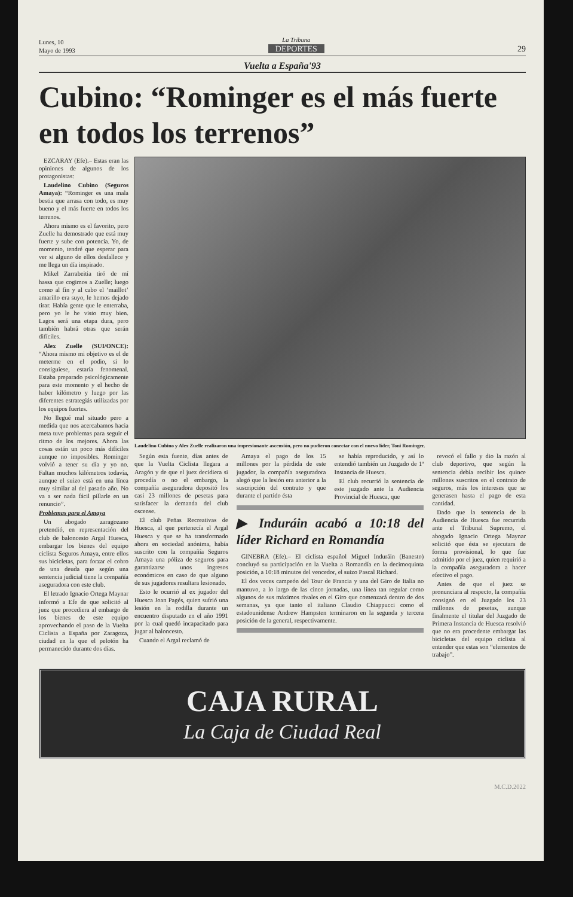Lunes, 10
Mayo de 1993
La Tribuna
DEPORTES
29
Vuelta a España'93
Cubino: “Rominger es el más fuerte en todos los terrenos”
EZCARAY (Efe).– Estas eran las opiniones de algunos de los protagonistas:
Laudelino Cubino (Seguros Amaya): “Rominger es una mala bestia que arrasa con todo, es muy bueno y el más fuerte en todos los terrenos.
Ahora mismo es el favorito, pero Zuelle ha demostrado que está muy fuerte y sube con potencia. Yo, de momento, tendré que esperar para ver si alguno de ellos desfallece y me llega un día inspirado.
Mikel Zarrabeitia tiró de mí hassa que cogimos a Zuelle; luego como al fin y al cabo el ‘maillot’ amarillo era suyo, le hemos dejado tirar. Había gente que le enterraba, pero yo le he visto muy bien. Lagos será una etapa dura, pero también habrá otras que serán difíciles.
Alex Zuelle (SUI/ONCE): “Ahora mismo mi objetivo es el de meterme en el podio, si lo consiguiese, estaría fenomenal. Estaba preparado psicológicamente para este momento y el hecho de haber kilómetro y luego por las diferentes estrategiás utilizadas por los equipos fuertes.
No llegué mal situado pero a medida que nos acercabamos hacia meta tuve problemas para seguir el ritmo de los mejores. Ahora las cosas están un poco más difíciles aunque no imposibles. Rominger volvió a tener su día y yo no. Faltan muchos kilómetros todavía, aunque el suizo está en una línea muy similar al del pasado año. No va a ser nada fácil pillarle en un renuncio”.
Problemas para el Amaya
Un abogado zaragozano pretendió, en representación del club de baloncesto Argal Huesca, embargar los bienes del equipo ciclista Seguros Amaya, entre ellos sus bicicletas, para forzar el cobro de una deuda que según una sentencia judicial tiene la compañía aseguradora con este club.
El letrado Ignacio Ortega Maynar informó a Efe de que solicitó al juez que procediera al embargo de los bienes de este equipo aprovechando el paso de la Vuelta Ciclista a España por Zaragoza, ciudad en la que el pelotón ha permanecido durante dos días.
Laudelino Cubino y Alex Zuelle realizaron una impresionante ascensión, pero no pudieron conectar con el nuevo líder, Toni Rominger.
Según esta fuente, días antes de que la Vuelta Ciclista llegara a Aragón y de que el juez decidiera si procedía o no el embargo, la compañía aseguradora depositó los casi 23 millones de pesetas para satisfacer la demanda del club oscense.
El club Peñas Recreativas de Huesca, al que pertenecía el Argal Huesca y que se ha transformado ahora en sociedad anónima, había suscrito con la compañía Seguros Amaya una póliza de seguros para garantizarse unos ingresos económicos en caso de que alguno de sus jugadores resultara lesionado.
Esto le ocurrió al ex jugador del Huesca Joan Pagés, quien sufrió una lesión en la rodilla durante un encuentro disputado en el año 1991 por la cual quedó incapacitado para jugar al baloncesto.
Cuando el Argal reclamó de
Amaya el pago de los 15 millones por la pérdida de este jugador, la compañía aseguradora alegó que la lesión era anterior a la suscripción del contrato y que durante el partido ésta
se había reproducido, y así lo entendió también un Juzgado de 1ª Instancia de Huesca.
El club recurrió la sentencia de este juzgado ante la Audiencia Provincial de Huesca, que
▶ Induráin acabó a 10:18 del líder Richard en Romandía
GINEBRA (Efe).– El ciclista español Miguel Induráin (Banesto) concluyó su participación en la Vuelta a Romandía en la decimoquinta posición, a 10:18 minutos del vencedor, el suizo Pascal Richard.
El dos veces campeón del Tour de Francia y una del Giro de Italia no mantuvo, a lo largo de las cinco jornadas, una línea tan regular como algunos de sus máximos rivales en el Giro que comenzará dentro de dos semanas, ya que tanto el italiano Claudio Chiappucci como el estadounidense Andrew Hampsten terminaron en la segunda y tercera posición de la general, respectivamente.
revocó el fallo y dio la razón al club deportivo, que según la sentencia debía recibir los quince millones suscritos en el contrato de seguros, más los intereses que se generasen hasta el pago de esta cantidad.
Dado que la sentencia de la Audiencia de Huesca fue recurrida ante el Tribunal Supremo, el abogado Ignacio Ortega Maynar solicitó que ésta se ejecutara de forma provisional, lo que fue admitido por el juez, quien requirió a la compañía aseguradora a hacer efectivo el pago.
Antes de que el juez se pronunciara al respecto, la compañía consignó en el Juzgado los 23 millones de pesetas, aunque finalmente el titular del Juzgado de Primera Instancia de Huesca resolvió que no era procedente embargar las bicicletas del equipo ciclista al entender que estas son “elementos de trabajo”.
CAJA RURAL
La Caja de Ciudad Real
M.C.D.2022